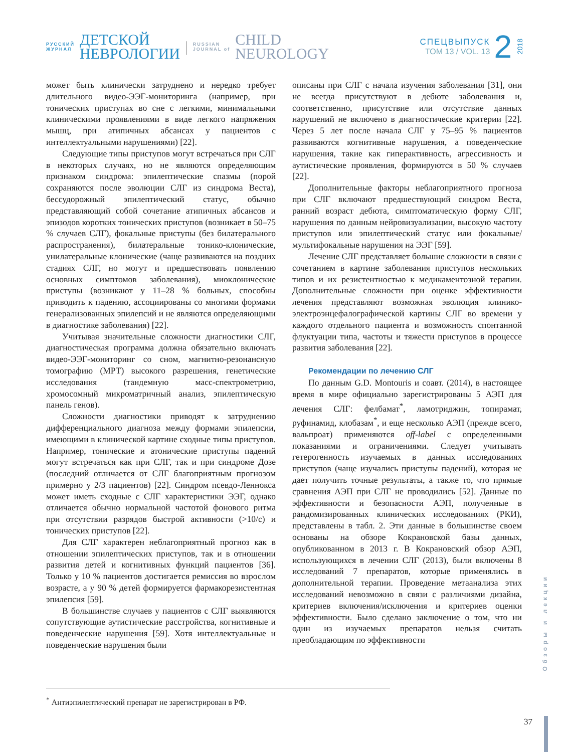РУССКИЙ
ЖУРНАЛ
ДЕТСКОЙ
НЕВРОЛОГИИ
|
RUSSIAN
JOURNAL of
CHILD
NEUROLOGY
СПЕЦВЫПУСК
ТОМ 13 / VOL. 13
2
2018
может быть клинически затруднено и нередко требует длительного видео-ЭЭГ-мониторинга (например, при тонических приступах во сне с легкими, минимальными клиническими проявлениями в виде легкого напряжения мышц, при атипичных абсансах у пациентов с интеллектуальными нарушениями) [22].
Следующие типы приступов могут встречаться при СЛГ в некоторых случаях, но не являются определяющим признаком синдрома: эпилептические спазмы (порой сохраняются после эволюции СЛГ из синдрома Веста), бессудорожный эпилептический статус, обычно представляющий собой сочетание атипичных абсансов и эпизодов коротких тонических приступов (возникает в 50–75 % случаев СЛГ), фокальные приступы (без билатерального распространения), билатеральные тонико-клонические, унилатеральные клонические (чаще развиваются на поздних стадиях СЛГ, но могут и предшествовать появлению основных симптомов заболевания), миоклонические приступы (возникают у 11–28 % больных, способны приводить к падению, ассоциированы со многими формами генерализованных эпилепсий и не являются определяющими в диагностике заболевания) [22].
Учитывая значительные сложности диагностики СЛГ, диагностическая программа должна обязательно включать видео-ЭЭГ-мониторинг со сном, магнитно-резонансную томографию (МРТ) высокого разрешения, генетические исследования (тандемную масс-спектрометрию, хромосомный микроматричный анализ, эпилептическую панель генов).
Сложности диагностики приводят к затруднению дифференциального диагноза между формами эпилепсии, имеющими в клинической картине сходные типы приступов. Например, тонические и атонические приступы падений могут встречаться как при СЛГ, так и при синдроме Дозе (последний отличается от СЛГ благоприятным прогнозом примерно у 2/3 пациентов) [22]. Синдром псевдо-Леннокса может иметь сходные с СЛГ характеристики ЭЭГ, однако отличается обычно нормальной частотой фонового ритма при отсутствии разрядов быстрой активности (>10/с) и тонических приступов [22].
Для СЛГ характерен неблагоприятный прогноз как в отношении эпилептических приступов, так и в отношении развития детей и когнитивных функций пациентов [36]. Только у 10 % пациентов достигается ремиссия во взрослом возрасте, а у 90 % детей формируется фармакорезистентная эпилепсия [59].
В большинстве случаев у пациентов с СЛГ выявляются сопутствующие аутистические расстройства, когнитивные и поведенческие нарушения [59]. Хотя интеллектуальные и поведенческие нарушения были
описаны при СЛГ с начала изучения заболевания [31], они не всегда присутствуют в дебюте заболевания и, соответственно, присутствие или отсутствие данных нарушений не включено в диагностические критерии [22]. Через 5 лет после начала СЛГ у 75–95 % пациентов развиваются когнитивные нарушения, а поведенческие нарушения, такие как гиперактивность, агрессивность и аутистические проявления, формируются в 50 % случаев [22].
Дополнительные факторы неблагоприятного прогноза при СЛГ включают предшествующий синдром Веста, ранний возраст дебюта, симптоматическую форму СЛГ, нарушения по данным нейровизуализации, высокую частоту приступов или эпилептический статус или фокальные/мультифокальные нарушения на ЭЭГ [59].
Лечение СЛГ представляет большие сложности в связи с сочетанием в картине заболевания приступов нескольких типов и их резистентностью к медикаментозной терапии. Дополнительные сложности при оценке эффективности лечения представляют возможная эволюция клинико-электроэнцефалографической картины СЛГ во времени у каждого отдельного пациента и возможность спонтанной флуктуации типа, частоты и тяжести приступов в процессе развития заболевания [22].
Рекомендации по лечению СЛГ
По данным G.D. Montouris и соавт. (2014), в настоящее время в мире официально зарегистрированы 5 АЭП для лечения СЛГ: фелбамат<sup>*</sup>, ламотриджин, топирамат, руфинамид, клобазам<sup>*</sup>, и еще несколько АЭП (прежде всего, вальпроат) применяются off-label с определенными показаниями и ограничениями. Следует учитывать гетерогенность изучаемых в данных исследованиях приступов (чаще изучались приступы падений), которая не дает получить точные результаты, а также то, что прямые сравнения АЭП при СЛГ не проводились [52]. Данные по эффективности и безопасности АЭП, полученные в рандомизированных клинических исследованиях (РКИ), представлены в табл. 2. Эти данные в большинстве своем основаны на обзоре Кокрановской базы данных, опубликованном в 2013 г. В Кокрановский обзор АЭП, использующихся в лечении СЛГ (2013), были включены 8 исследований 7 препаратов, которые применялись в дополнительной терапии. Проведение метаанализа этих исследований невозможно в связи с различиями дизайна, критериев включения/исключения и критериев оценки эффективности. Было сделано заключение о том, что ни один из изучаемых препаратов нельзя считать преобладающим по эффективности
<sup>*</sup> Антиэпилептический препарат не зарегистрирован в РФ.
Обзоры и лекции
37